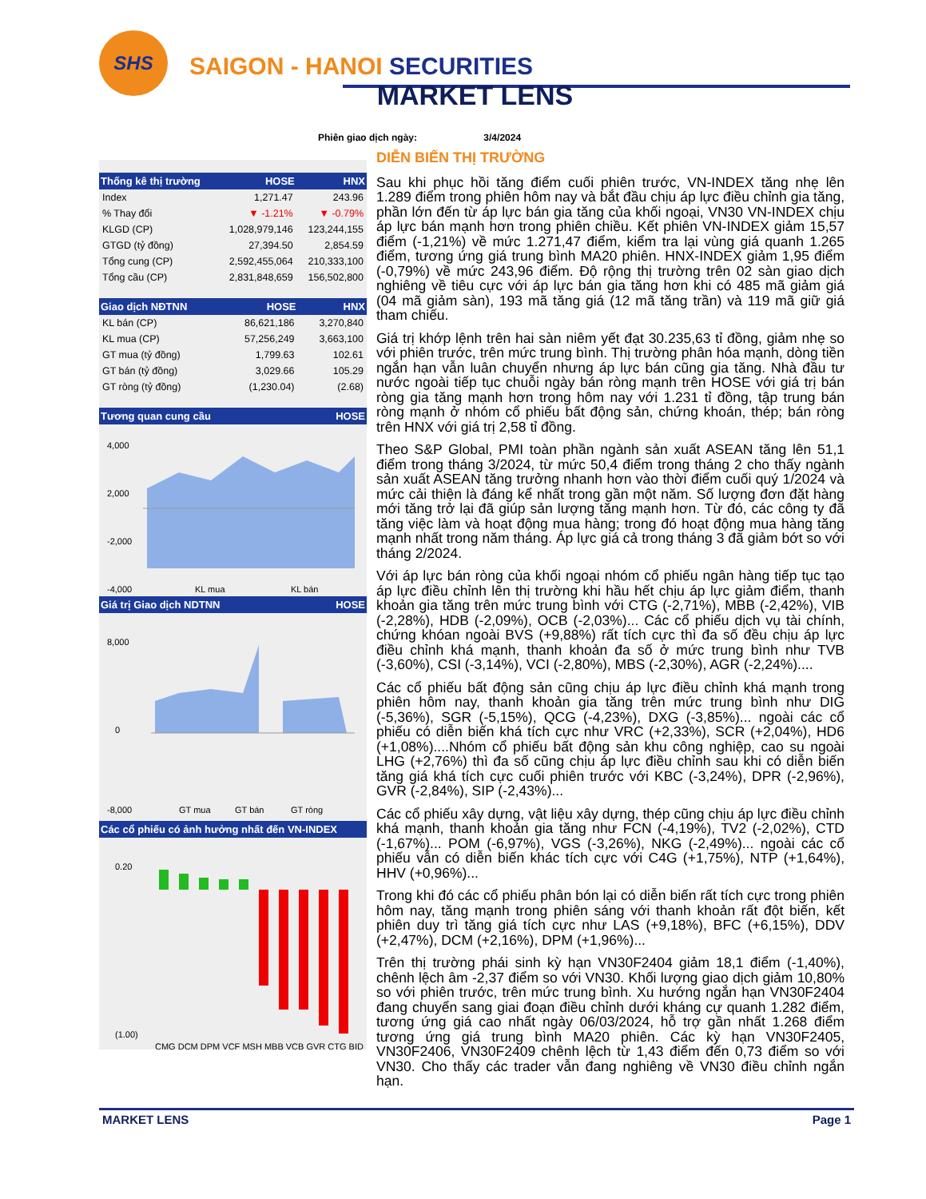SHS
SAIGON - HANOI SECURITIES
MARKET LENS
Phiên giao dịch ngày: 3/4/2024
| Thống kê thị trường | HOSE | HNX |
| --- | --- | --- |
| Index | 1,271.47 | 243.96 |
| % Thay đổi | ▼ -1.21% | ▼ -0.79% |
| KLGD (CP) | 1,028,979,146 | 123,244,155 |
| GTGD (tỷ đồng) | 27,394.50 | 2,854.59 |
| Tổng cung (CP) | 2,592,455,064 | 210,333,100 |
| Tổng cầu (CP) | 2,831,848,659 | 156,502,800 |
| Giao dịch NĐTNN | HOSE | HNX |
| --- | --- | --- |
| KL bán (CP) | 86,621,186 | 3,270,840 |
| KL mua (CP) | 57,256,249 | 3,663,100 |
| GT mua (tỷ đồng) | 1,799.63 | 102.61 |
| GT bán (tỷ đồng) | 3,029.66 | 105.29 |
| GT ròng (tỷ đồng) | (1,230.04) | (2.68) |
| Tương quan cung cầu | HOSE |
| --- | --- |
4,000
2,000
-2,000
-4,000
KL mua
KL bán
| Giá trị Giao dịch NDTNN | HOSE |
| --- | --- |
8,000
0
-8,000
GT mua
GT bán
GT ròng
| Các cổ phiếu có ảnh hưởng nhất đến VN-INDEX |
| --- |
0.20
(1.00)
CMG DCM DPM VCF MSH MBB VCB GVR CTG BID
DIỄN BIẾN THỊ TRƯỜNG
Sau khi phục hồi tăng điểm cuối phiên trước, VN-INDEX tăng nhẹ lên 1.289 điểm trong phiên hôm nay và bắt đầu chịu áp lực điều chỉnh gia tăng, phần lớn đến từ áp lực bán gia tăng của khối ngoại, VN30 VN-INDEX chịu áp lực bán mạnh hơn trong phiên chiều. Kết phiên VN-INDEX giảm 15,57 điểm (-1,21%) về mức 1.271,47 điểm, kiểm tra lại vùng giá quanh 1.265 điểm, tương ứng giá trung bình MA20 phiên. HNX-INDEX giảm 1,95 điểm (-0,79%) về mức 243,96 điểm. Độ rộng thị trường trên 02 sàn giao dịch nghiêng về tiêu cực với áp lực bán gia tăng hơn khi có 485 mã giảm giá (04 mã giảm sàn), 193 mã tăng giá (12 mã tăng trần) và 119 mã giữ giá tham chiếu.
Giá trị khớp lệnh trên hai sàn niêm yết đạt 30.235,63 tỉ đồng, giảm nhẹ so với phiên trước, trên mức trung bình. Thị trường phân hóa mạnh, dòng tiền ngắn hạn vẫn luân chuyển nhưng áp lực bán cũng gia tăng. Nhà đầu tư nước ngoài tiếp tục chuỗi ngày bán ròng mạnh trên HOSE với giá trị bán ròng gia tăng mạnh hơn trong hôm nay với 1.231 tỉ đồng, tập trung bán ròng mạnh ở nhóm cổ phiếu bất động sản, chứng khoán, thép; bán ròng trên HNX với giá trị 2,58 tỉ đồng.
Theo S&P Global, PMI toàn phần ngành sản xuất ASEAN tăng lên 51,1 điểm trong tháng 3/2024, từ mức 50,4 điểm trong tháng 2 cho thấy ngành sản xuất ASEAN tăng trưởng nhanh hơn vào thời điểm cuối quý 1/2024 và mức cải thiện là đáng kể nhất trong gần một năm. Số lượng đơn đặt hàng mới tăng trở lại đã giúp sản lượng tăng mạnh hơn. Từ đó, các công ty đã tăng việc làm và hoạt động mua hàng; trong đó hoạt động mua hàng tăng mạnh nhất trong năm tháng. Áp lực giá cả trong tháng 3 đã giảm bớt so với tháng 2/2024.
Với áp lực bán ròng của khối ngoại nhóm cổ phiếu ngân hàng tiếp tục tạo áp lực điều chỉnh lên thị trường khi hầu hết chịu áp lực giảm điểm, thanh khoản gia tăng trên mức trung bình với CTG (-2,71%), MBB (-2,42%), VIB (-2,28%), HDB (-2,09%), OCB (-2,03%)... Các cổ phiếu dịch vụ tài chính, chứng khóan ngoài BVS (+9,88%) rất tích cực thì đa số đều chịu áp lực điều chỉnh khá mạnh, thanh khoản đa số ở mức trung bình như TVB (-3,60%), CSI (-3,14%), VCI (-2,80%), MBS (-2,30%), AGR (-2,24%)....
Các cổ phiếu bất động sản cũng chịu áp lực điều chỉnh khá mạnh trong phiên hôm nay, thanh khoản gia tăng trên mức trung bình như DIG (-5,36%), SGR (-5,15%), QCG (-4,23%), DXG (-3,85%)... ngoài các cổ phiếu có diễn biến khá tích cực như VRC (+2,33%), SCR (+2,04%), HD6 (+1,08%)....Nhóm cổ phiếu bất động sản khu công nghiệp, cao su ngoài LHG (+2,76%) thì đa số cũng chịu áp lực điều chỉnh sau khi có diễn biến tăng giá khá tích cực cuối phiên trước với KBC (-3,24%), DPR (-2,96%), GVR (-2,84%), SIP (-2,43%)...
Các cổ phiếu xây dựng, vật liệu xây dựng, thép cũng chịu áp lực điều chỉnh khá mạnh, thanh khoản gia tăng như FCN (-4,19%), TV2 (-2,02%), CTD (-1,67%)... POM (-6,97%), VGS (-3,26%), NKG (-2,49%)... ngoài các cổ phiếu vẫn có diễn biến khác tích cực với C4G (+1,75%), NTP (+1,64%), HHV (+0,96%)...
Trong khi đó các cổ phiếu phân bón lại có diễn biến rất tích cực trong phiên hôm nay, tăng mạnh trong phiên sáng với thanh khoản rất đột biến, kết phiên duy trì tăng giá tích cực như LAS (+9,18%), BFC (+6,15%), DDV (+2,47%), DCM (+2,16%), DPM (+1,96%)...
Trên thị trường phái sinh kỳ hạn VN30F2404 giảm 18,1 điểm (-1,40%), chênh lệch âm -2,37 điểm so với VN30. Khối lượng giao dịch giảm 10,80% so với phiên trước, trên mức trung bình. Xu hướng ngắn hạn VN30F2404 đang chuyển sang giai đoạn điều chỉnh dưới kháng cự quanh 1.282 điểm, tương ứng giá cao nhất ngày 06/03/2024, hỗ trợ gần nhất 1.268 điểm tương ứng giá trung bình MA20 phiên. Các kỳ hạn VN30F2405, VN30F2406, VN30F2409 chênh lệch từ 1,43 điểm đến 0,73 điểm so với VN30. Cho thấy các trader vẫn đang nghiêng về VN30 điều chỉnh ngắn hạn.
MARKET LENS Page 1